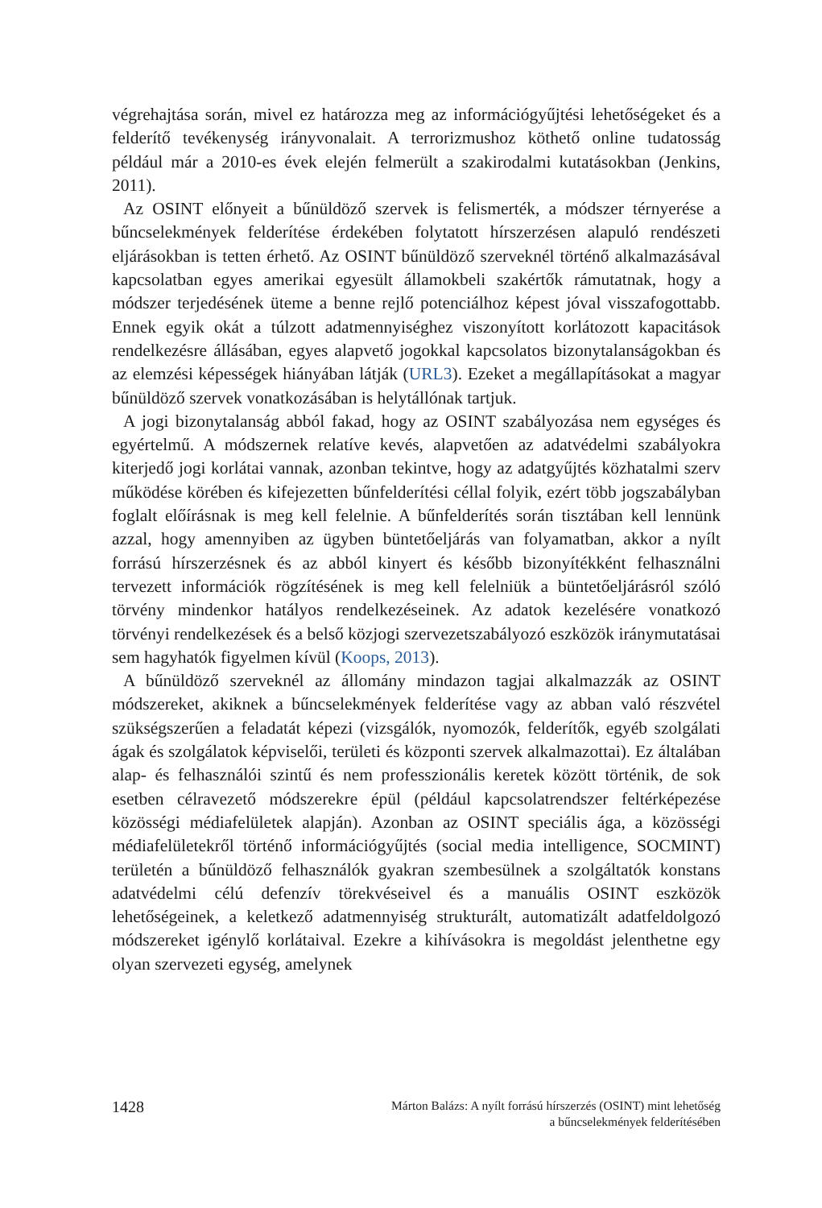végrehajtása során, mivel ez határozza meg az információgyűjtési lehetőségeket és a felderítő tevékenység irányvonalait. A terrorizmushoz köthető online tudatosság például már a 2010-es évek elején felmerült a szakirodalmi kutatásokban (Jenkins, 2011).
Az OSINT előnyeit a bűnüldöző szervek is felismerték, a módszer térnyerése a bűncselekmények felderítése érdekében folytatott hírszerzésen alapuló rendészeti eljárásokban is tetten érhető. Az OSINT bűnüldöző szerveknél történő alkalmazásával kapcsolatban egyes amerikai egyesült államokbeli szakértők rámutatnak, hogy a módszer terjedésének üteme a benne rejlő potenciálhoz képest jóval visszafogottabb. Ennek egyik okát a túlzott adatmennyiséghez viszonyított korlátozott kapacitások rendelkezésre állásában, egyes alapvető jogokkal kapcsolatos bizonytalanságokban és az elemzési képességek hiányában látják (URL3). Ezeket a megállapításokat a magyar bűnüldöző szervek vonatkozásában is helytállónak tartjuk.
A jogi bizonytalanság abból fakad, hogy az OSINT szabályozása nem egységes és egyértelmű. A módszernek relatíve kevés, alapvetően az adatvédelmi szabályokra kiterjedő jogi korlátai vannak, azonban tekintve, hogy az adatgyűjtés közhatalmi szerv működése körében és kifejezetten bűnfelderítési céllal folyik, ezért több jogszabályban foglalt előírásnak is meg kell felelnie. A bűnfelderítés során tisztában kell lennünk azzal, hogy amennyiben az ügyben büntetőeljárás van folyamatban, akkor a nyílt forrású hírszerzésnek és az abból kinyert és később bizonyítékként felhasználni tervezett információk rögzítésének is meg kell felelniük a büntetőeljárásról szóló törvény mindenkor hatályos rendelkezéseinek. Az adatok kezelésére vonatkozó törvényi rendelkezések és a belső közjogi szervezetszabályozó eszközök iránymutatásai sem hagyhatók figyelmen kívül (Koops, 2013).
A bűnüldöző szerveknél az állomány mindazon tagjai alkalmazzák az OSINT módszereket, akiknek a bűncselekmények felderítése vagy az abban való részvétel szükségszerűen a feladatát képezi (vizsgálók, nyomozók, felderítők, egyéb szolgálati ágak és szolgálatok képviselői, területi és központi szervek alkalmazottai). Ez általában alap- és felhasználói szintű és nem professzionális keretek között történik, de sok esetben célravezető módszerekre épül (például kapcsolatrendszer feltérképezése közösségi médiafelületek alapján). Azonban az OSINT speciális ága, a közösségi médiafelületekről történő információgyűjtés (social media intelligence, SOCMINT) területén a bűnüldöző felhasználók gyakran szembesülnek a szolgáltatók konstans adatvédelmi célú defenzív törekvéseivel és a manuális OSINT eszközök lehetőségeinek, a keletkező adatmennyiség strukturált, automatizált adatfeldolgozó módszereket igénylő korlátaival. Ezekre a kihívásokra is megoldást jelenthetne egy olyan szervezeti egység, amelynek
1428
Márton Balázs: A nyílt forrású hírszerzés (OSINT) mint lehetőség
a bűncselekmények felderítésében